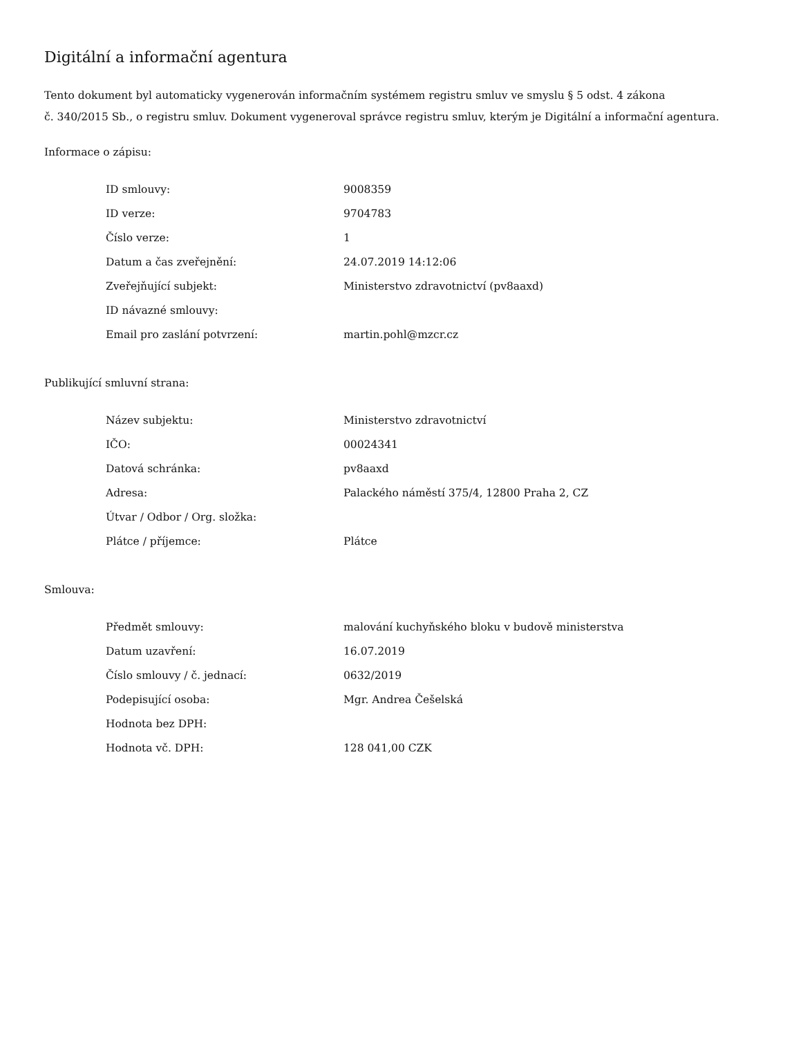Digitální a informační agentura
Tento dokument byl automaticky vygenerován informačním systémem registru smluv ve smyslu § 5 odst. 4 zákona
č. 340/2015 Sb., o registru smluv. Dokument vygeneroval správce registru smluv, kterým je Digitální a informační agentura.
Informace o zápisu:
| ID smlouvy: | 9008359 |
| ID verze: | 9704783 |
| Číslo verze: | 1 |
| Datum a čas zveřejnění: | 24.07.2019 14:12:06 |
| Zveřejňující subjekt: | Ministerstvo zdravotnictví (pv8aaxd) |
| ID návazné smlouvy: | |
| Email pro zaslání potvrzení: | martin.pohl@mzcr.cz |
Publikující smluvní strana:
| Název subjektu: | Ministerstvo zdravotnictví |
| IČO: | 00024341 |
| Datová schránka: | pv8aaxd |
| Adresa: | Palackého náměstí 375/4, 12800 Praha 2, CZ |
| Útvar / Odbor / Org. složka: | |
| Plátce / příjemce: | Plátce |
Smlouva:
| Předmět smlouvy: | malování kuchyňského bloku v budově ministerstva |
| Datum uzavření: | 16.07.2019 |
| Číslo smlouvy / č. jednací: | 0632/2019 |
| Podepisující osoba: | Mgr. Andrea Češelská |
| Hodnota bez DPH: | |
| Hodnota vč. DPH: | 128 041,00 CZK |